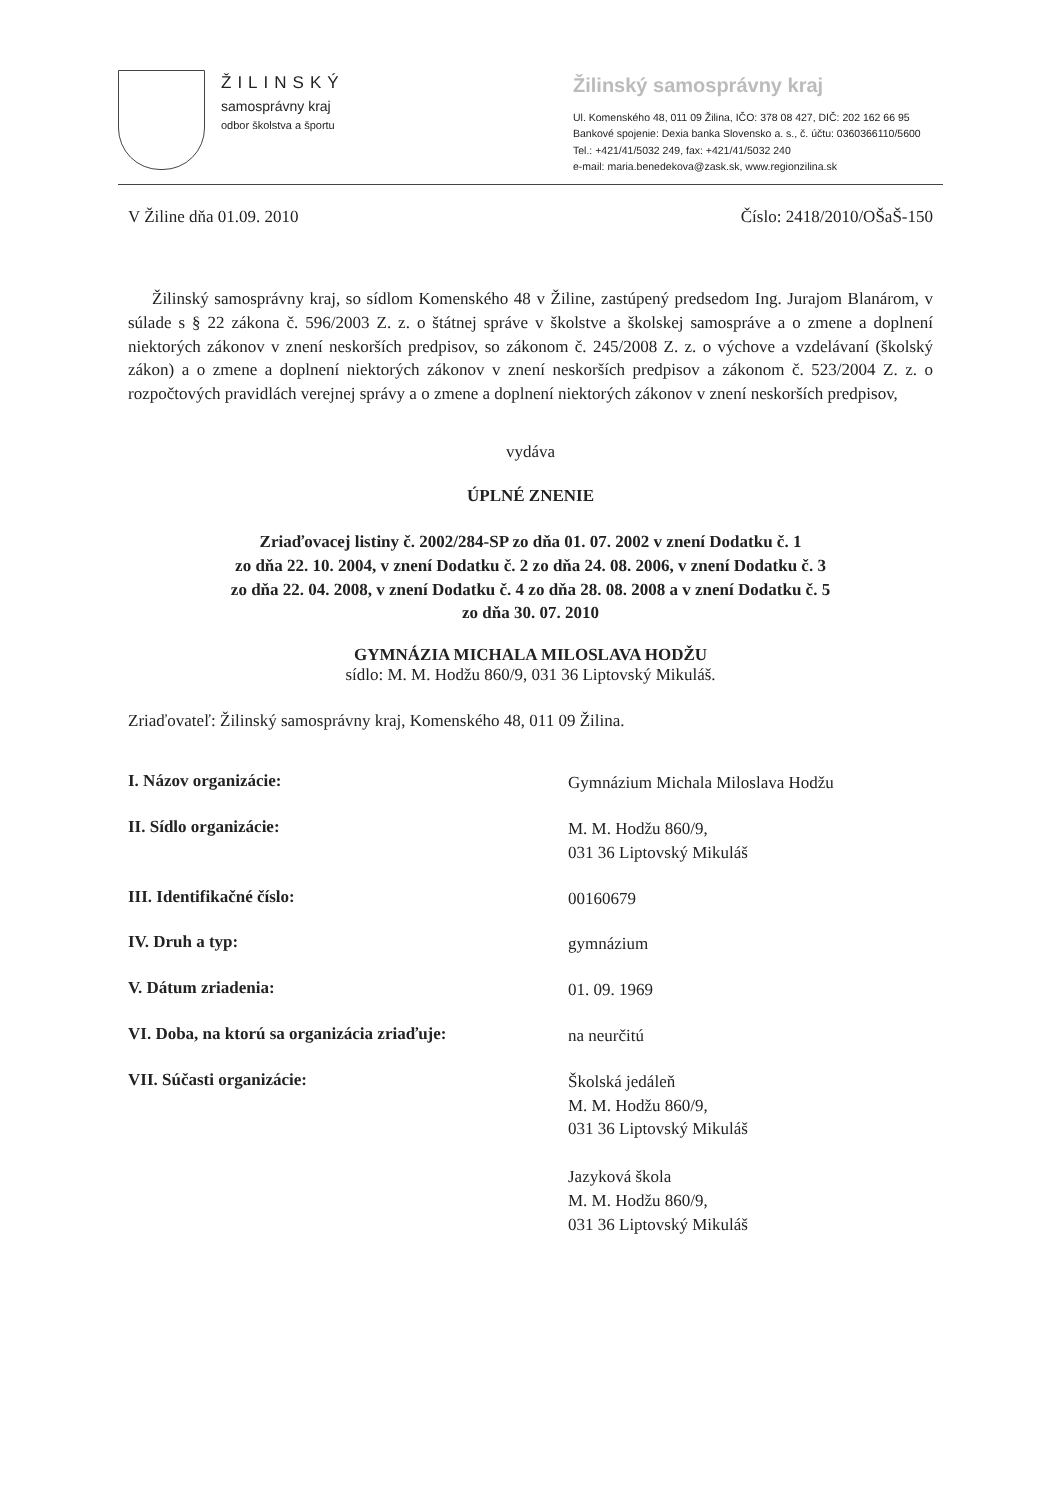ŽILINSKÝ
samosprávny kraj
odbor školstva a športu
Žilinský samosprávny kraj
Ul. Komenského 48, 011 09 Žilina, IČO: 378 08 427, DIČ: 202 162 66 95
Bankové spojenie: Dexia banka Slovensko a. s., č. účtu: 0360366110/5600
Tel.: +421/41/5032 249, fax: +421/41/5032 240
e-mail: maria.benedekova@zask.sk, www.regionzilina.sk
V Žiline dňa 01.09. 2010 Číslo: 2418/2010/OŠaŠ-150
Žilinský samosprávny kraj, so sídlom Komenského 48 v Žiline, zastúpený predsedom Ing. Jurajom Blanárom, v súlade s § 22 zákona č. 596/2003 Z. z. o štátnej správe v školstve a školskej samospráve a o zmene a doplnení niektorých zákonov v znení neskorších predpisov, so zákonom č. 245/2008 Z. z. o výchove a vzdelávaní (školský zákon) a o zmene a doplnení niektorých zákonov v znení neskorších predpisov a zákonom č. 523/2004 Z. z. o rozpočtových pravidlách verejnej správy a o zmene a doplnení niektorých zákonov v znení neskorších predpisov,
vydáva
ÚPLNÉ ZNENIE
Zriaďovacej listiny č. 2002/284-SP zo dňa 01. 07. 2002 v znení Dodatku č. 1
zo dňa 22. 10. 2004, v znení Dodatku č. 2 zo dňa 24. 08. 2006, v znení Dodatku č. 3
zo dňa 22. 04. 2008, v znení Dodatku č. 4 zo dňa 28. 08. 2008 a v znení Dodatku č. 5
zo dňa 30. 07. 2010
GYMNÁZIA MICHALA MILOSLAVA HODŽU
sídlo: M. M. Hodžu 860/9, 031 36 Liptovský Mikuláš.
Zriaďovateľ: Žilinský samosprávny kraj, Komenského 48, 011 09 Žilina.
I. Názov organizácie:
Gymnázium Michala Miloslava Hodžu
II. Sídlo organizácie:
M. M. Hodžu 860/9,
031 36 Liptovský Mikuláš
III. Identifikačné číslo:
00160679
IV. Druh a typ:
gymnázium
V. Dátum zriadenia:
01. 09. 1969
VI. Doba, na ktorú sa organizácia zriaďuje:
na neurčitú
VII. Súčasti organizácie:
Školská jedáleň
M. M. Hodžu 860/9,
031 36 Liptovský Mikuláš
Jazyková škola
M. M. Hodžu 860/9,
031 36 Liptovský Mikuláš